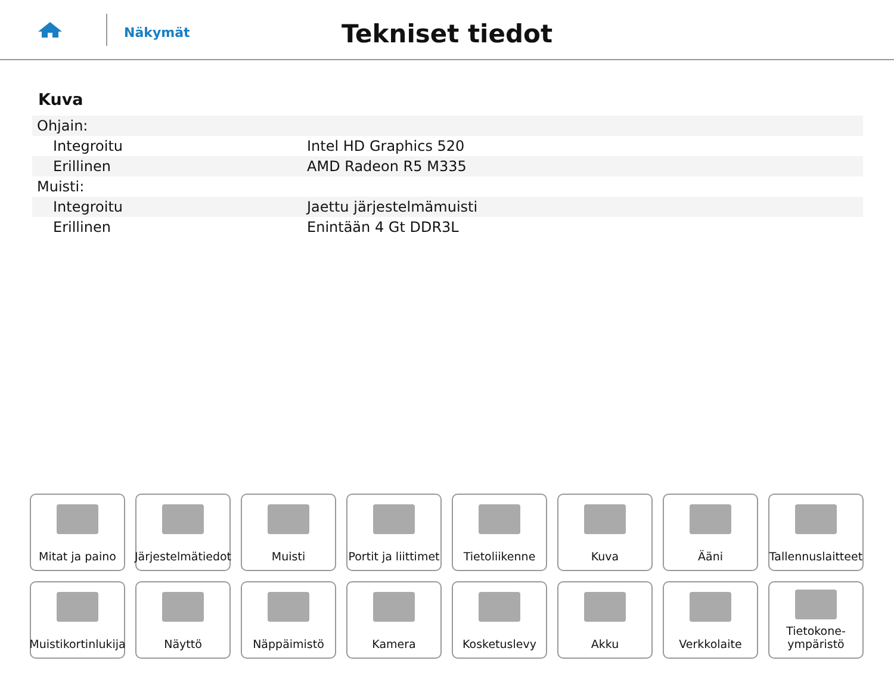Näkymät
Tekniset tiedot
Kuva
| Ohjain: | |
| Integroitu | Intel HD Graphics 520 |
| Erillinen | AMD Radeon R5 M335 |
| Muisti: | |
| Integroitu | Jaettu järjestelmämuisti |
| Erillinen | Enintään 4 Gt DDR3L |
Mitat ja paino
Järjestelmätiedot
Muisti
Portit ja liittimet
Tietoliikenne
Kuva
Ääni
Tallennuslaitteet
Muistikortinlukija
Näyttö
Näppäimistö
Kamera
Kosketuslevy
Akku
Verkkolaite
Tietokone-
ympäristö